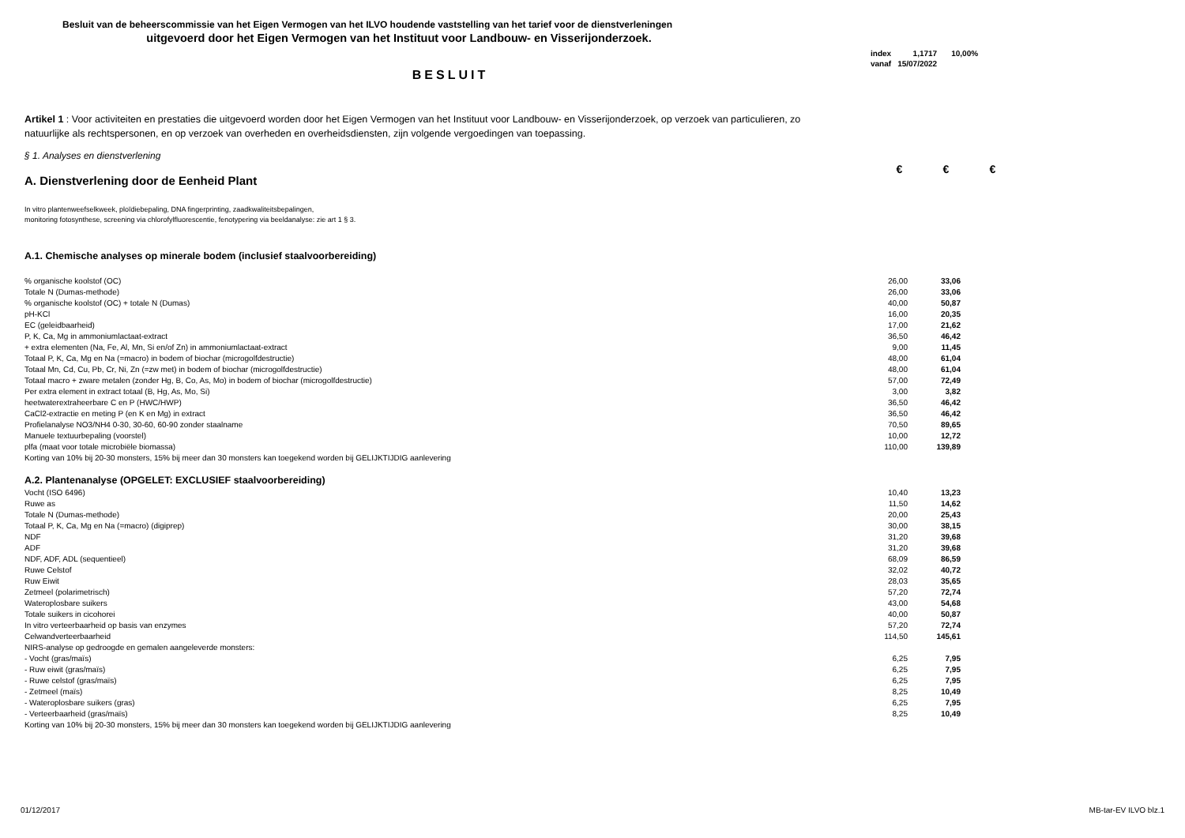Besluit van de beheerscommissie van het Eigen Vermogen van het ILVO houdende vaststelling van het tarief voor de dienstverleningen
uitgevoerd door het Eigen Vermogen van het Instituut voor Landbouw- en Visserijonderzoek.
| index | 1,1717 | 10,00% |
| vanaf | 15/07/2022 | |
BESLUIT
Artikel 1 : Voor activiteiten en prestaties die uitgevoerd worden door het Eigen Vermogen van het Instituut voor Landbouw- en Visserijonderzoek, op verzoek van particulieren, zo natuurlijke als rechtspersonen, en op verzoek van overheden en overheidsdiensten, zijn volgende vergoedingen van toepassing.
§ 1. Analyses en dienstverlening
A. Dienstverlening door de Eenheid Plant
€ € €
In vitro plantenweefselkweek, ploïdiebepaling, DNA fingerprinting, zaadkwaliteitsbepalingen,
monitoring fotosynthese, screening via chlorofylfluorescentie, fenotypering via beeldanalyse: zie art 1 § 3.
A.1. Chemische analyses op minerale bodem (inclusief staalvoorbereiding)
| % organische koolstof (OC) | 26,00 | 33,06 |
| Totale N (Dumas-methode) | 26,00 | 33,06 |
| % organische koolstof (OC) + totale N (Dumas) | 40,00 | 50,87 |
| pH-KCl | 16,00 | 20,35 |
| EC (geleidbaarheid) | 17,00 | 21,62 |
| P, K, Ca, Mg in ammoniumlactaat-extract | 36,50 | 46,42 |
| + extra elementen (Na, Fe, Al, Mn, Si en/of Zn) in ammoniumlactaat-extract | 9,00 | 11,45 |
| Totaal P, K, Ca, Mg en Na (=macro) in bodem of biochar (microgolfdestructie) | 48,00 | 61,04 |
| Totaal Mn, Cd, Cu, Pb, Cr, Ni, Zn (=zw met) in bodem of biochar (microgolfdestructie) | 48,00 | 61,04 |
| Totaal macro + zware metalen (zonder Hg, B, Co, As, Mo) in bodem of biochar (microgolfdestructie) | 57,00 | 72,49 |
| Per extra element in extract totaal (B, Hg, As, Mo, Si) | 3,00 | 3,82 |
| heetwaterextraheerbare C en P (HWC/HWP) | 36,50 | 46,42 |
| CaCl2-extractie en meting P (en K en Mg) in extract | 36,50 | 46,42 |
| Profielanalyse NO3/NH4 0-30, 30-60, 60-90 zonder staalname | 70,50 | 89,65 |
| Manuele textuurbepaling (voorstel) | 10,00 | 12,72 |
| plfa (maat voor totale microbiële biomassa) | 110,00 | 139,89 |
| Korting van 10% bij 20-30 monsters, 15% bij meer dan 30 monsters kan toegekend worden bij GELIJKTIJDIG aanlevering | | |
| A.2. Plantenanalyse (OPGELET: EXCLUSIEF staalvoorbereiding) | | |
| Vocht (ISO 6496) | 10,40 | 13,23 |
| Ruwe as | 11,50 | 14,62 |
| Totale N (Dumas-methode) | 20,00 | 25,43 |
| Totaal P, K, Ca, Mg en Na (=macro) (digiprep) | 30,00 | 38,15 |
| NDF | 31,20 | 39,68 |
| ADF | 31,20 | 39,68 |
| NDF, ADF, ADL (sequentieel) | 68,09 | 86,59 |
| Ruwe Celstof | 32,02 | 40,72 |
| Ruw Eiwit | 28,03 | 35,65 |
| Zetmeel (polarimetrisch) | 57,20 | 72,74 |
| Wateroplosbare suikers | 43,00 | 54,68 |
| Totale suikers in cicohorei | 40,00 | 50,87 |
| In vitro verteerbaarheid op basis van enzymes | 57,20 | 72,74 |
| Celwandverteerbaarheid | 114,50 | 145,61 |
| NIRS-analyse op gedroogde en gemalen aangeleverde monsters: | | |
| - Vocht (gras/maïs) | 6,25 | 7,95 |
| - Ruw eiwit (gras/maïs) | 6,25 | 7,95 |
| - Ruwe celstof (gras/maïs) | 6,25 | 7,95 |
| - Zetmeel (maïs) | 8,25 | 10,49 |
| - Wateroplosbare suikers (gras) | 6,25 | 7,95 |
| - Verteerbaarheid (gras/maïs) | 8,25 | 10,49 |
| Korting van 10% bij 20-30 monsters, 15% bij meer dan 30 monsters kan toegekend worden bij GELIJKTIJDIG aanlevering | | |
01/12/2017 MB-tar-EV ILVO blz.1